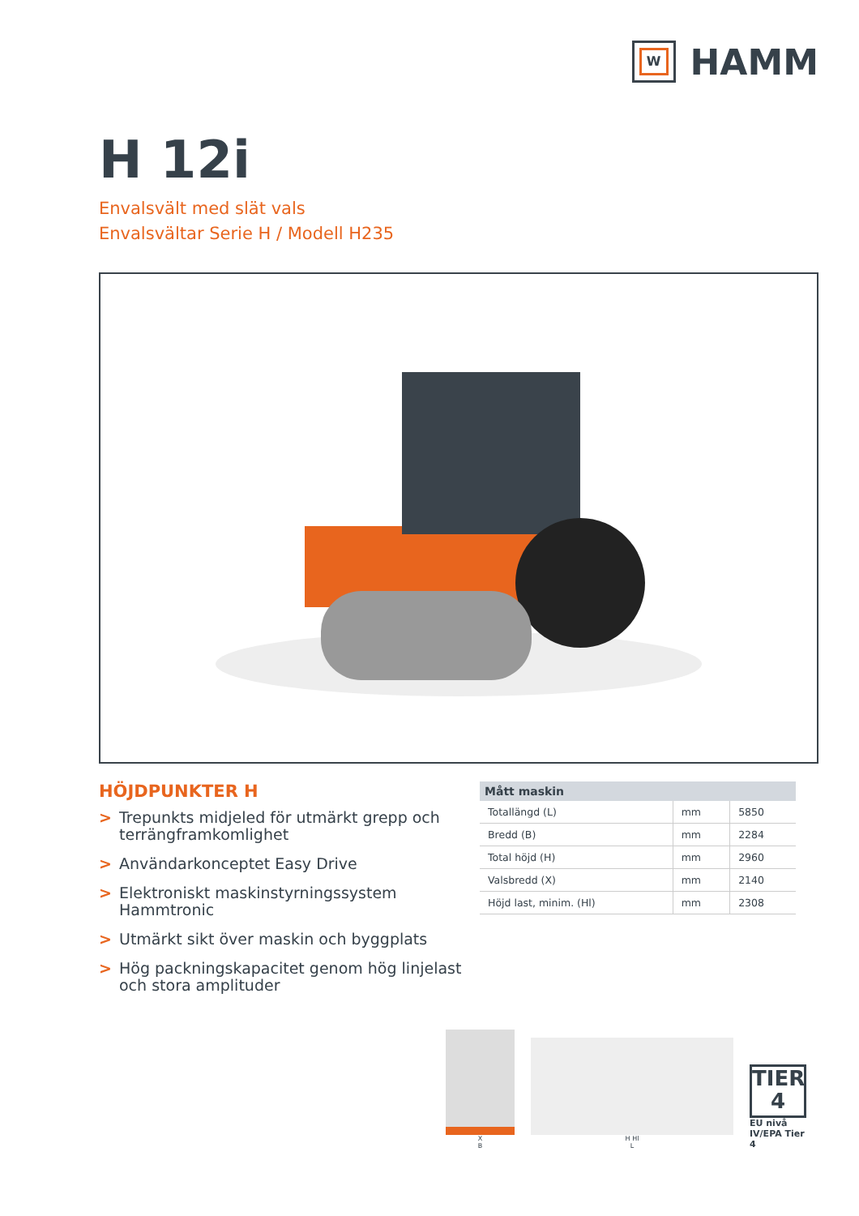W
HAMM
H 12i
Envalsvält med slät vals
Envalsvältar Serie H / Modell H235
HÖJDPUNKTER H
> Trepunkts midjeled för utmärkt grepp och terrängframkomlighet
> Användarkonceptet Easy Drive
> Elektroniskt maskinstyrningssystem Hammtronic
> Utmärkt sikt över maskin och byggplats
> Hög packningskapacitet genom hög linjelast och stora amplituder
| Mått maskin | | |
| --- | --- | --- |
| Totallängd (L) | mm | 5850 |
| Bredd (B) | mm | 2284 |
| Total höjd (H) | mm | 2960 |
| Valsbredd (X) | mm | 2140 |
| Höjd last, minim. (Hl) | mm | 2308 |
X
B
H Hl
L
TIER
4
EU nivå IV/EPA Tier 4